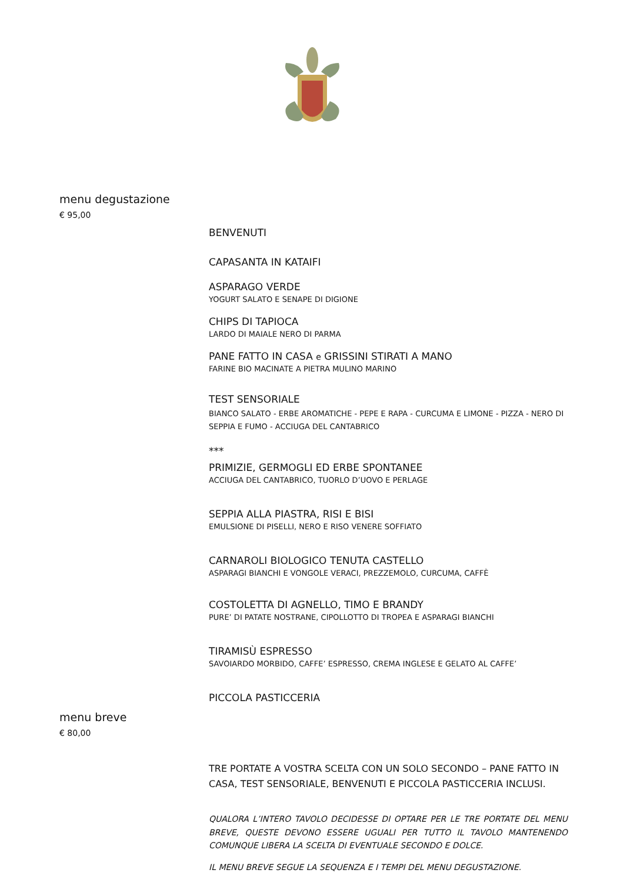menu degustazione
€ 95,00
BENVENUTI
CAPASANTA IN KATAIFI
ASPARAGO VERDE
YOGURT SALATO E SENAPE DI DIGIONE
CHIPS DI TAPIOCA
LARDO DI MAIALE NERO DI PARMA
PANE FATTO IN CASA e GRISSINI STIRATI A MANO
FARINE BIO MACINATE A PIETRA MULINO MARINO
TEST SENSORIALE
BIANCO SALATO - ERBE AROMATICHE - PEPE E RAPA - CURCUMA E LIMONE - PIZZA - NERO DI SEPPIA E FUMO - ACCIUGA DEL CANTABRICO
***
PRIMIZIE, GERMOGLI ED ERBE SPONTANEE
ACCIUGA DEL CANTABRICO, TUORLO D’UOVO E PERLAGE
SEPPIA ALLA PIASTRA, RISI E BISI
EMULSIONE DI PISELLI, NERO E RISO VENERE SOFFIATO
CARNAROLI BIOLOGICO TENUTA CASTELLO
ASPARAGI BIANCHI E VONGOLE VERACI, PREZZEMOLO, CURCUMA, CAFFÈ
COSTOLETTA DI AGNELLO, TIMO E BRANDY
PURE’ DI PATATE NOSTRANE, CIPOLLOTTO DI TROPEA E ASPARAGI BIANCHI
TIRAMISÙ ESPRESSO
SAVOIARDO MORBIDO, CAFFE’ ESPRESSO, CREMA INGLESE E GELATO AL CAFFE’
PICCOLA PASTICCERIA
menu breve
€ 80,00
TRE PORTATE A VOSTRA SCELTA CON UN SOLO SECONDO – PANE FATTO IN CASA, TEST SENSORIALE, BENVENUTI E PICCOLA PASTICCERIA INCLUSI.
QUALORA L’INTERO TAVOLO DECIDESSE DI OPTARE PER LE TRE PORTATE DEL MENU BREVE, QUESTE DEVONO ESSERE UGUALI PER TUTTO IL TAVOLO MANTENENDO COMUNQUE LIBERA LA SCELTA DI EVENTUALE SECONDO E DOLCE.
IL MENU BREVE SEGUE LA SEQUENZA E I TEMPI DEL MENU DEGUSTAZIONE.